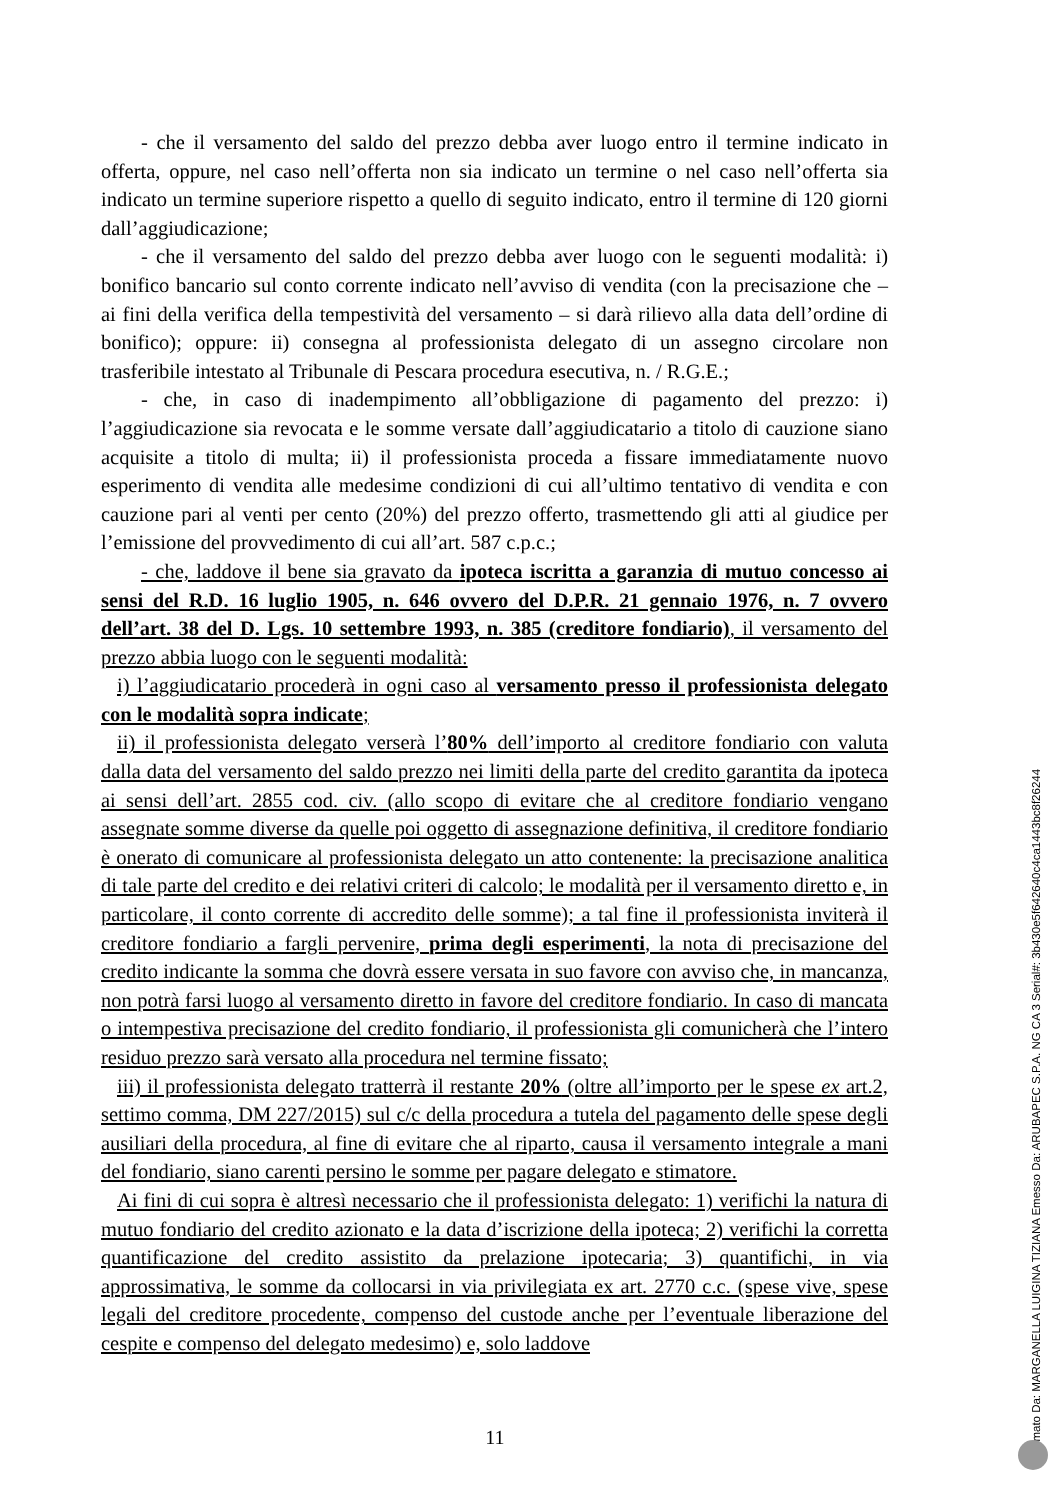- che il versamento del saldo del prezzo debba aver luogo entro il termine indicato in offerta, oppure, nel caso nell’offerta non sia indicato un termine o nel caso nell’offerta sia indicato un termine superiore rispetto a quello di seguito indicato, entro il termine di 120 giorni dall’aggiudicazione;
- che il versamento del saldo del prezzo debba aver luogo con le seguenti modalità: i) bonifico bancario sul conto corrente indicato nell’avviso di vendita (con la precisazione che – ai fini della verifica della tempestività del versamento – si darà rilievo alla data dell’ordine di bonifico); oppure: ii) consegna al professionista delegato di un assegno circolare non trasferibile intestato al Tribunale di Pescara procedura esecutiva, n. / R.G.E.;
- che, in caso di inadempimento all’obbligazione di pagamento del prezzo: i) l’aggiudicazione sia revocata e le somme versate dall’aggiudicatario a titolo di cauzione siano acquisite a titolo di multa; ii) il professionista proceda a fissare immediatamente nuovo esperimento di vendita alle medesime condizioni di cui all’ultimo tentativo di vendita e con cauzione pari al venti per cento (20%) del prezzo offerto, trasmettendo gli atti al giudice per l’emissione del provvedimento di cui all’art. 587 c.p.c.;
- che, laddove il bene sia gravato da ipoteca iscritta a garanzia di mutuo concesso ai sensi del R.D. 16 luglio 1905, n. 646 ovvero del D.P.R. 21 gennaio 1976, n. 7 ovvero dell’art. 38 del D. Lgs. 10 settembre 1993, n. 385 (creditore fondiario), il versamento del prezzo abbia luogo con le seguenti modalità:
i) l’aggiudicatario procederà in ogni caso al versamento presso il professionista delegato con le modalità sopra indicate;
ii) il professionista delegato verserà l’80% dell’importo al creditore fondiario con valuta dalla data del versamento del saldo prezzo nei limiti della parte del credito garantita da ipoteca ai sensi dell’art. 2855 cod. civ. (allo scopo di evitare che al creditore fondiario vengano assegnate somme diverse da quelle poi oggetto di assegnazione definitiva, il creditore fondiario è onerato di comunicare al professionista delegato un atto contenente: la precisazione analitica di tale parte del credito e dei relativi criteri di calcolo; le modalità per il versamento diretto e, in particolare, il conto corrente di accredito delle somme); a tal fine il professionista inviterà il creditore fondiario a fargli pervenire, prima degli esperimenti, la nota di precisazione del credito indicante la somma che dovrà essere versata in suo favore con avviso che, in mancanza, non potrà farsi luogo al versamento diretto in favore del creditore fondiario. In caso di mancata o intempestiva precisazione del credito fondiario, il professionista gli comunicherà che l’intero residuo prezzo sarà versato alla procedura nel termine fissato;
iii) il professionista delegato tratterrà il restante 20% (oltre all’importo per le spese ex art.2, settimo comma, DM 227/2015) sul c/c della procedura a tutela del pagamento delle spese degli ausiliari della procedura, al fine di evitare che al riparto, causa il versamento integrale a mani del fondiario, siano carenti persino le somme per pagare delegato e stimatore.
Ai fini di cui sopra è altresì necessario che il professionista delegato: 1) verifichi la natura di mutuo fondiario del credito azionato e la data d’iscrizione della ipoteca; 2) verifichi la corretta quantificazione del credito assistito da prelazione ipotecaria; 3) quantifichi, in via approssimativa, le somme da collocarsi in via privilegiata ex art. 2770 c.c. (spese vive, spese legali del creditore procedente, compenso del custode anche per l’eventuale liberazione del cespite e compenso del delegato medesimo) e, solo laddove
11
Firmato Da: MARGANELLA LUIGINA TIZIANA Emesso Da: ARUBAPEC S.P.A. NG CA 3 Serial#: 3b430e5f642640c4ca1443bc8f26244